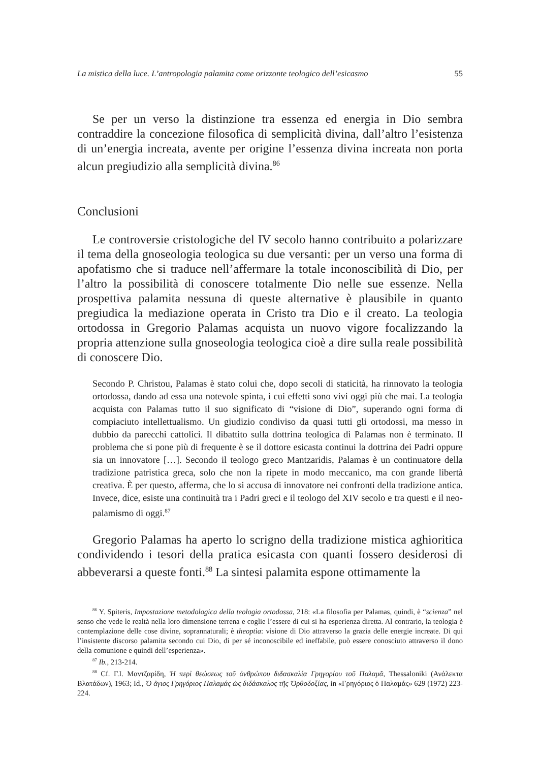La mistica della luce. L’antropologia palamita come orizzonte teologico dell’esicasmo 55
Se per un verso la distinzione tra essenza ed energia in Dio sembra contraddire la concezione filosofica di semplicità divina, dall’altro l’esistenza di un’energia increata, avente per origine l’essenza divina increata non porta alcun pregiudizio alla semplicità divina.<sup>86</sup>
Conclusioni
Le controversie cristologiche del IV secolo hanno contribuito a polarizzare il tema della gnoseologia teologica su due versanti: per un verso una forma di apofatismo che si traduce nell’affermare la totale inconoscibilità di Dio, per l’altro la possibilità di conoscere totalmente Dio nelle sue essenze. Nella prospettiva palamita nessuna di queste alternative è plausibile in quanto pregiudica la mediazione operata in Cristo tra Dio e il creato. La teologia ortodossa in Gregorio Palamas acquista un nuovo vigore focalizzando la propria attenzione sulla gnoseologia teologica cioè a dire sulla reale possibilità di conoscere Dio.
Secondo P. Christou, Palamas è stato colui che, dopo secoli di staticità, ha rinnovato la teologia ortodossa, dando ad essa una notevole spinta, i cui effetti sono vivi oggi più che mai. La teologia acquista con Palamas tutto il suo significato di “visione di Dio”, superando ogni forma di compiaciuto intellettualismo. Un giudizio condiviso da quasi tutti gli ortodossi, ma messo in dubbio da parecchi cattolici. Il dibattito sulla dottrina teologica di Palamas non è terminato. Il problema che si pone più di frequente è se il dottore esicasta continui la dottrina dei Padri oppure sia un innovatore […]. Secondo il teologo greco Mantzaridis, Palamas è un continuatore della tradizione patristica greca, solo che non la ripete in modo meccanico, ma con grande libertà creativa. È per questo, afferma, che lo si accusa di innovatore nei confronti della tradizione antica. Invece, dice, esiste una continuità tra i Padri greci e il teologo del XIV secolo e tra questi e il neo-palamismo di oggi.<sup>87</sup>
Gregorio Palamas ha aperto lo scrigno della tradizione mistica aghioritica condividendo i tesori della pratica esicasta con quanti fossero desiderosi di abbeverarsi a queste fonti.<sup>88</sup> La sintesi palamita espone ottimamente la
<sup>86</sup> Y. Spiteris, Impostazione metodologica della teologia ortodossa, 218: «La filosofia per Palamas, quindi, è “scienza” nel senso che vede le realtà nella loro dimensione terrena e coglie l’essere di cui si ha esperienza diretta. Al contrario, la teologia è contemplazione delle cose divine, soprannaturali; è theoptìa: visione di Dio attraverso la grazia delle energie increate. Di qui l’insistente discorso palamita secondo cui Dio, di per sé inconoscibile ed ineffabile, può essere conosciuto attraverso il dono della comunione e quindi dell’esperienza».
<sup>87</sup> Ib., 213-214.
<sup>88</sup> Cf. Γ.Ι. Μαντζαρίδη, Ἡ περὶ θεώσεως τοῦ ἀνθρώπου διδασκαλία Γρηγορίου τοῦ Παλαμᾶ, Thessaloniki (Ανάλεκτα Βλατάδων), 1963; Id., Ὁ ἅγιος Γρηγόριος Παλαμάς ὡς διδάσκαλος τῆς Ὀρθοδοξίας, in «Γρηγόριος ὁ Παλαμάς» 629 (1972) 223-224.